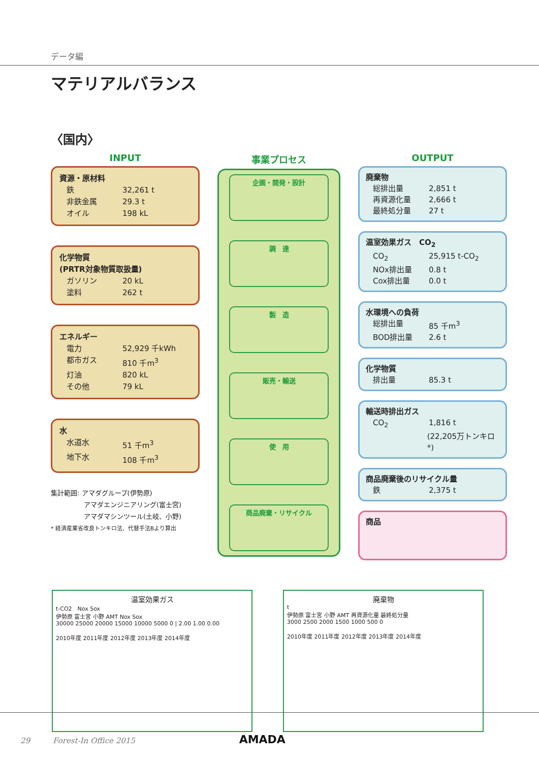データ編
マテリアルバランス
〈国内〉
INPUT
資源・原材料
鉄 32,261 t
非鉄金属 29.3 t
オイル 198 kL
化学物質
(PRTR対象物質取扱量)
ガソリン 20 kL
塗料 262 t
エネルギー
電力 52,929 千kWh
都市ガス 810 千m<sup>3</sup>
灯油 820 kL
その他 79 kL
水
水道水 51 千m<sup>3</sup>
地下水 108 千m<sup>3</sup>
集計範囲: アマダグループ(伊勢原)
　　　　　アマダエンジニアリング(富士宮)
　　　　　アマダマシンツール(土岐、小野)
* 経済産業省改良トンキロ法、代替手法Bより算出
事業プロセス
企画・開発・設計
調　達
製　造
販売・輸送
使　用
商品廃棄・リサイクル
OUTPUT
廃棄物
総排出量 2,851 t
再資源化量 2,666 t
最終処分量 27 t
温室効果ガス　CO<sub>2</sub>
CO<sub>2</sub> 25,915 t-CO<sub>2</sub>
NOx排出量 0.8 t
Cox排出量 0.0 t
水環境への負荷
総排出量 85 千m<sup>3</sup>
BOD排出量 2.6 t
化学物質
排出量 85.3 t
輸送時排出ガス
CO<sub>2</sub> 1,816 t
(22,205万トンキロ*)
商品廃棄後のリサイクル量
鉄 2,375 t
商品
温室効果ガス
t-CO2　Nox Sox
伊勢原 富士宮 小野 AMT Nox Sox
30000 25000 20000 15000 10000 5000 0 | 2.00 1.00 0.00
2010年度 2011年度 2012年度 2013年度 2014年度
廃棄物
t
伊勢原 富士宮 小野 AMT 再資源化量 最終処分量
3000 2500 2000 1500 1000 500 0
2010年度 2011年度 2012年度 2013年度 2014年度
29　　　Forest-In Office 2015 AMADA